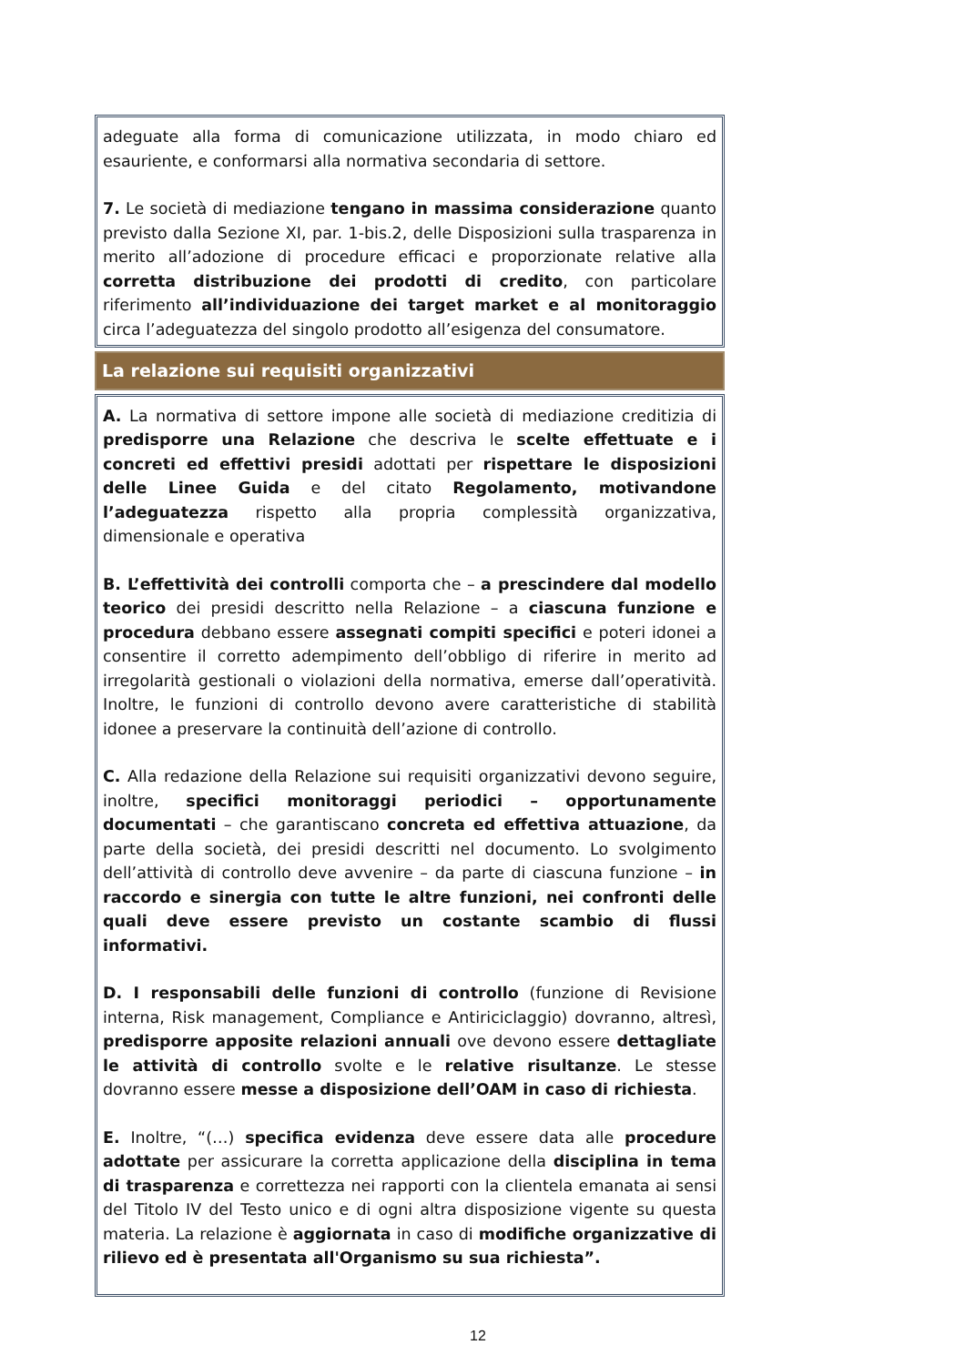adeguate alla forma di comunicazione utilizzata, in modo chiaro ed esauriente, e conformarsi alla normativa secondaria di settore.
7. Le società di mediazione tengano in massima considerazione quanto previsto dalla Sezione XI, par. 1-bis.2, delle Disposizioni sulla trasparenza in merito all’adozione di procedure efficaci e proporzionate relative alla corretta distribuzione dei prodotti di credito, con particolare riferimento all’individuazione dei target market e al monitoraggio circa l’adeguatezza del singolo prodotto all’esigenza del consumatore.
La relazione sui requisiti organizzativi
A. La normativa di settore impone alle società di mediazione creditizia di predisporre una Relazione che descriva le scelte effettuate e i concreti ed effettivi presidi adottati per rispettare le disposizioni delle Linee Guida e del citato Regolamento, motivandone l’adeguatezza rispetto alla propria complessità organizzativa, dimensionale e operativa
B. L’effettività dei controlli comporta che – a prescindere dal modello teorico dei presidi descritto nella Relazione – a ciascuna funzione e procedura debbano essere assegnati compiti specifici e poteri idonei a consentire il corretto adempimento dell’obbligo di riferire in merito ad irregolarità gestionali o violazioni della normativa, emerse dall’operatività. Inoltre, le funzioni di controllo devono avere caratteristiche di stabilità idonee a preservare la continuità dell’azione di controllo.
C. Alla redazione della Relazione sui requisiti organizzativi devono seguire, inoltre, specifici monitoraggi periodici – opportunamente documentati – che garantiscano concreta ed effettiva attuazione, da parte della società, dei presidi descritti nel documento. Lo svolgimento dell’attività di controllo deve avvenire – da parte di ciascuna funzione – in raccordo e sinergia con tutte le altre funzioni, nei confronti delle quali deve essere previsto un costante scambio di flussi informativi.
D. I responsabili delle funzioni di controllo (funzione di Revisione interna, Risk management, Compliance e Antiriciclaggio) dovranno, altresì, predisporre apposite relazioni annuali ove devono essere dettagliate le attività di controllo svolte e le relative risultanze. Le stesse dovranno essere messe a disposizione dell’OAM in caso di richiesta.
E. Inoltre, “(…) specifica evidenza deve essere data alle procedure adottate per assicurare la corretta applicazione della disciplina in tema di trasparenza e correttezza nei rapporti con la clientela emanata ai sensi del Titolo IV del Testo unico e di ogni altra disposizione vigente su questa materia. La relazione è aggiornata in caso di modifiche organizzative di rilievo ed è presentata all'Organismo su sua richiesta”.
12